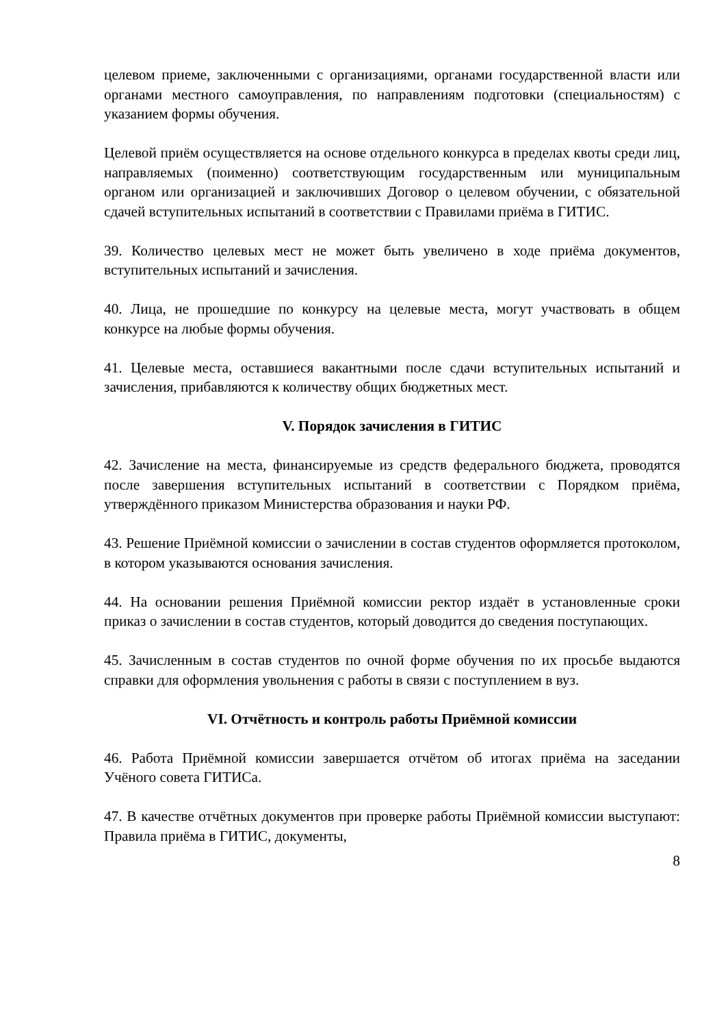целевом приеме, заключенными с организациями, органами государственной власти или органами местного самоуправления, по направлениям подготовки (специальностям) с указанием формы обучения.
Целевой приём осуществляется на основе отдельного конкурса в пределах квоты среди лиц, направляемых (поименно) соответствующим государственным или муниципальным органом или организацией и заключивших Договор о целевом обучении, с обязательной сдачей вступительных испытаний в соответствии с Правилами приёма в ГИТИС.
39. Количество целевых мест не может быть увеличено в ходе приёма документов, вступительных испытаний и зачисления.
40. Лица, не прошедшие по конкурсу на целевые места, могут участвовать в общем конкурсе на любые формы обучения.
41. Целевые места, оставшиеся вакантными после сдачи вступительных испытаний и зачисления, прибавляются к количеству общих бюджетных мест.
V. Порядок зачисления в ГИТИС
42. Зачисление на места, финансируемые из средств федерального бюджета, проводятся после завершения вступительных испытаний в соответствии с Порядком приёма, утверждённого приказом Министерства образования и науки РФ.
43. Решение Приёмной комиссии о зачислении в состав студентов оформляется протоколом, в котором указываются основания зачисления.
44. На основании решения Приёмной комиссии ректор издаёт в установленные сроки приказ о зачислении в состав студентов, который доводится до сведения поступающих.
45. Зачисленным в состав студентов по очной форме обучения по их просьбе выдаются справки для оформления увольнения с работы в связи с поступлением в вуз.
VI. Отчётность и контроль работы Приёмной комиссии
46. Работа Приёмной комиссии завершается отчётом об итогах приёма на заседании Учёного совета ГИТИСа.
47. В качестве отчётных документов при проверке работы Приёмной комиссии выступают: Правила приёма в ГИТИС, документы,
8